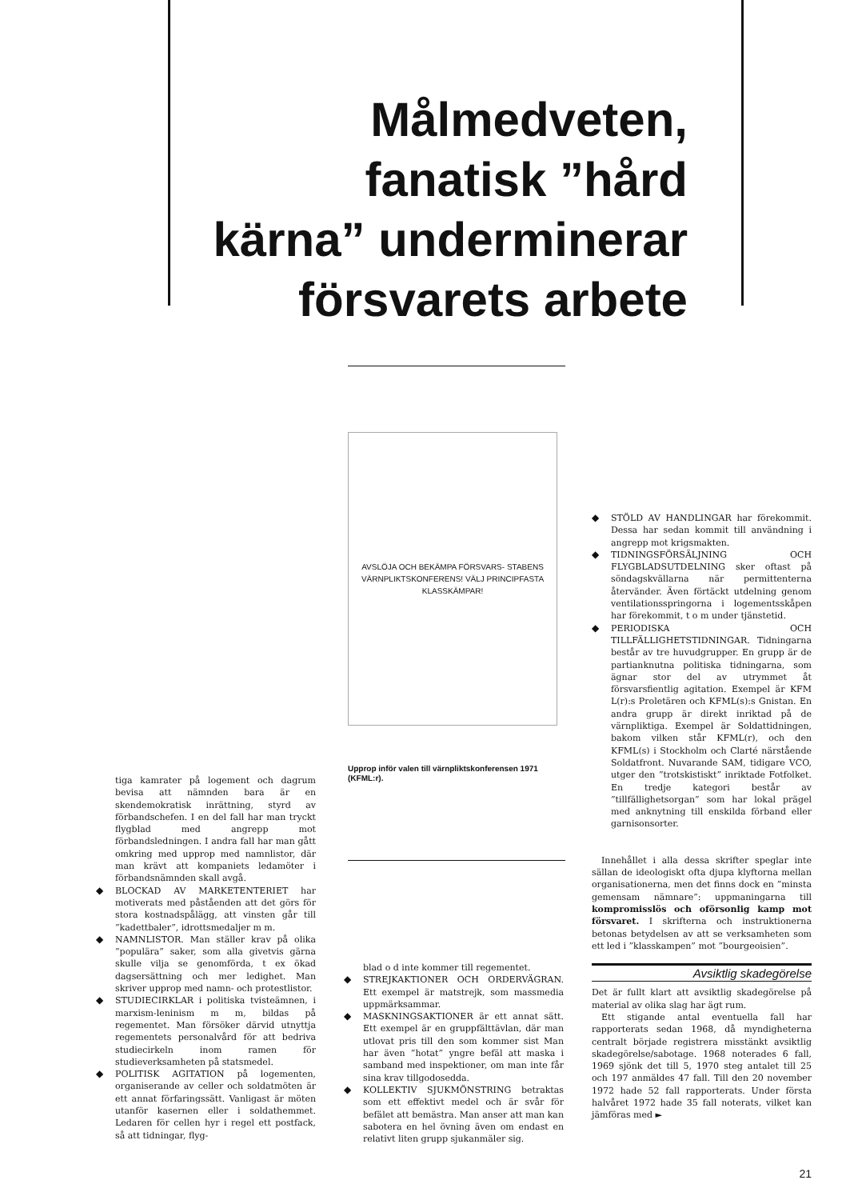Målmedveten, fanatisk ”hård kärna” underminerar försvarets arbete
AVSLÖJA OCH BEKÄMPA FÖRSVARS- STABENS VÄRNPLIKTSKONFERENS! VÄLJ PRINCIPFASTA KLASSKÄMPAR!
Upprop inför valen till värnpliktskonferensen 1971 (KFML:r).
tiga kamrater på logement och dagrum bevisa att nämnden bara är en skendemokratisk inrättning, styrd av förbandschefen. I en del fall har man tryckt flygblad med angrepp mot förbandsledningen. I andra fall har man gått omkring med upprop med namnlistor, där man krävt att kompaniets ledamöter i förbandsnämnden skall avgå.
◆ BLOCKAD AV MARKETENTERIET har motiverats med påståenden att det görs för stora kostnadspålägg, att vinsten går till ”kadettbaler”, idrottsmedaljer m m.
◆ NAMNLISTOR. Man ställer krav på olika ”populära” saker, som alla givetvis gärna skulle vilja se genomförda, t ex ökad dagsersättning och mer ledighet. Man skriver upprop med namn- och protestlistor.
◆ STUDIECIRKLAR i politiska tvisteämnen, i marxism-leninism m m, bildas på regementet. Man försöker därvid utnyttja regementets personalvård för att bedriva studiecirkeln inom ramen för studieverksamheten på statsmedel.
◆ POLITISK AGITATION på logementen, organiserande av celler och soldatmöten är ett annat förfaringssätt. Vanligast är möten utanför kasernen eller i soldathemmet. Ledaren för cellen hyr i regel ett postfack, så att tidningar, flyg-
blad o d inte kommer till regementet.
◆ STREJKAKTIONER OCH ORDERVÄGRAN. Ett exempel är matstrejk, som massmedia uppmärksammar.
◆ MASKNINGSAKTIONER är ett annat sätt. Ett exempel är en gruppfälttävlan, där man utlovat pris till den som kommer sist Man har även ”hotat” yngre befäl att maska i samband med inspektioner, om man inte får sina krav tillgodosedda.
◆ KOLLEKTIV SJUKMÖNSTRING betraktas som ett effektivt medel och är svår för befälet att bemästra. Man anser att man kan sabotera en hel övning även om endast en relativt liten grupp sjukanmäler sig.
◆ STÖLD AV HANDLINGAR har förekommit. Dessa har sedan kommit till användning i angrepp mot krigsmakten.
◆ TIDNINGSFÖRSÄLJNING OCH FLYGBLADSUTDELNING sker oftast på söndagskvällarna när permittenterna återvänder. Även förtäckt utdelning genom ventilationsspringorna i logementsskåpen har förekommit, t o m under tjänstetid.
◆ PERIODISKA OCH TILLFÄLLIGHETSTIDNINGAR. Tidningarna består av tre huvudgrupper. En grupp är de partianknutna politiska tidningarna, som ägnar stor del av utrymmet åt försvarsfientlig agitation. Exempel är KFM L(r):s Proletären och KFML(s):s Gnistan. En andra grupp är direkt inriktad på de värnpliktiga. Exempel är Soldattidningen, bakom vilken står KFML(r), och den KFML(s) i Stockholm och Clarté närstående Soldatfront. Nuvarande SAM, tidigare VCO, utger den ”trotskistiskt” inriktade Fotfolket. En tredje kategori består av ”tillfällighetsorgan” som har lokal prägel med anknytning till enskilda förband eller garnisonsorter.
Innehållet i alla dessa skrifter speglar inte sällan de ideologiskt ofta djupa klyftorna mellan organisationerna, men det finns dock en ”minsta gemensam nämnare”: uppmaningarna till kompromisslös och oförsonlig kamp mot försvaret. I skrifterna och instruktionerna betonas betydelsen av att se verksamheten som ett led i ”klasskampen” mot ”bourgeoisien”.
Avsiktlig skadegörelse
Det är fullt klart att avsiktlig skadegörelse på material av olika slag har ägt rum.
Ett stigande antal eventuella fall har rapporterats sedan 1968, då myndigheterna centralt började registrera misstänkt avsiktlig skadegörelse/sabotage. 1968 noterades 6 fall, 1969 sjönk det till 5, 1970 steg antalet till 25 och 197 anmäldes 47 fall. Till den 20 november 1972 hade 52 fall rapporterats. Under första halvåret 1972 hade 35 fall noterats, vilket kan jämföras med ►
21